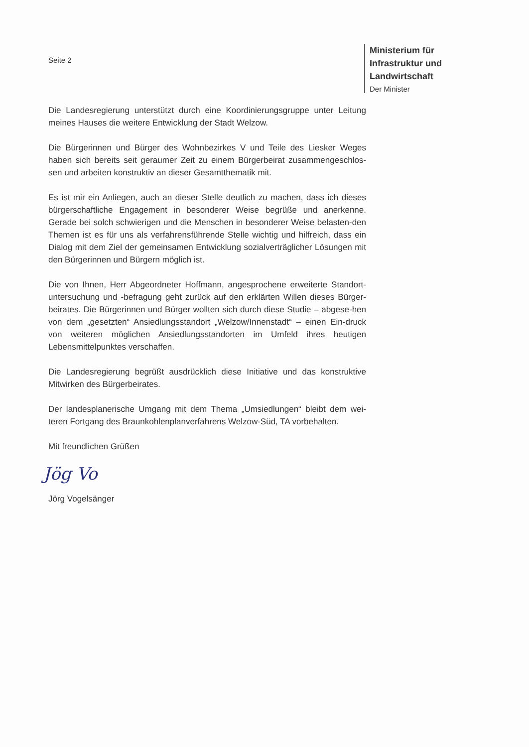Seite 2
Ministerium für Infrastruktur und Landwirtschaft
Der Minister
Die Landesregierung unterstützt durch eine Koordinierungsgruppe unter Leitung meines Hauses die weitere Entwicklung der Stadt Welzow.
Die Bürgerinnen und Bürger des Wohnbezirkes V und Teile des Liesker Weges haben sich bereits seit geraumer Zeit zu einem Bürgerbeirat zusammengeschlos-sen und arbeiten konstruktiv an dieser Gesamtthematik mit.
Es ist mir ein Anliegen, auch an dieser Stelle deutlich zu machen, dass ich dieses bürgerschaftliche Engagement in besonderer Weise begrüße und anerkenne. Gerade bei solch schwierigen und die Menschen in besonderer Weise belasten-den Themen ist es für uns als verfahrensführende Stelle wichtig und hilfreich, dass ein Dialog mit dem Ziel der gemeinsamen Entwicklung sozialverträglicher Lösungen mit den Bürgerinnen und Bürgern möglich ist.
Die von Ihnen, Herr Abgeordneter Hoffmann, angesprochene erweiterte Standort-untersuchung und -befragung geht zurück auf den erklärten Willen dieses Bürger-beirates. Die Bürgerinnen und Bürger wollten sich durch diese Studie – abgese-hen von dem „gesetzten“ Ansiedlungsstandort „Welzow/Innenstadt“ – einen Ein-druck von weiteren möglichen Ansiedlungsstandorten im Umfeld ihres heutigen Lebensmittelpunktes verschaffen.
Die Landesregierung begrüßt ausdrücklich diese Initiative und das konstruktive Mitwirken des Bürgerbeirates.
Der landesplanerische Umgang mit dem Thema „Umsiedlungen“ bleibt dem wei-teren Fortgang des Braunkohlenplanverfahrens Welzow-Süd, TA vorbehalten.
Mit freundlichen Grüßen
Jög Vo
Jörg Vogelsänger